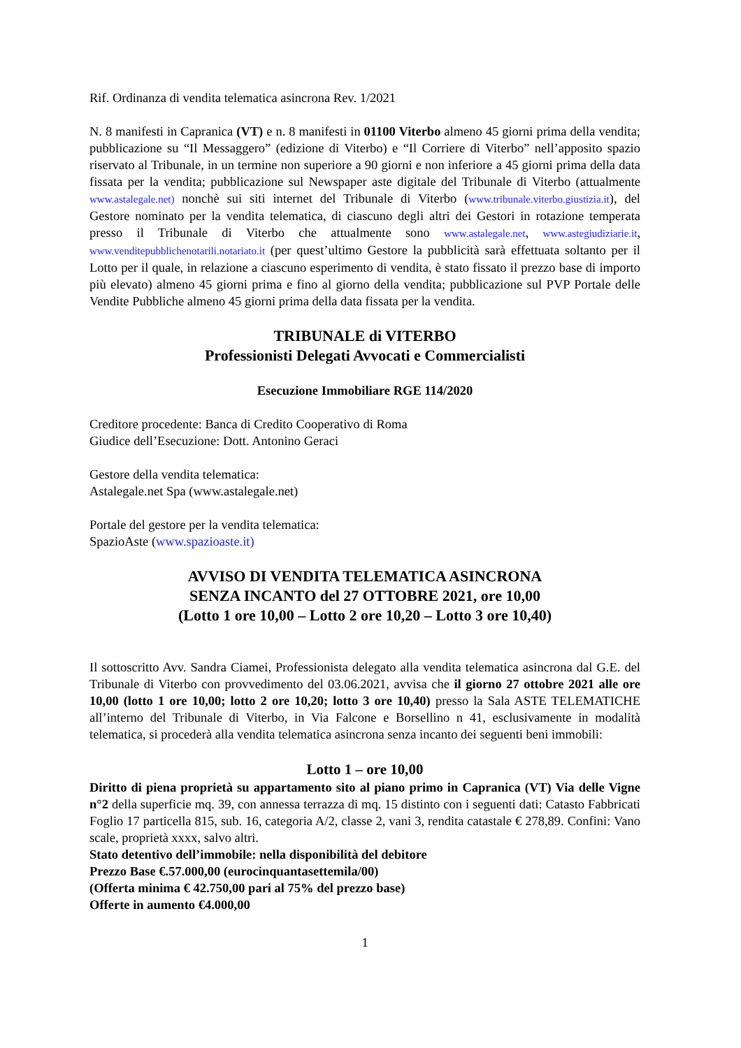Rif. Ordinanza di vendita telematica asincrona Rev. 1/2021
N. 8 manifesti in Capranica (VT) e n. 8 manifesti in 01100 Viterbo almeno 45 giorni prima della vendita; pubblicazione su “Il Messaggero” (edizione di Viterbo) e “Il Corriere di Viterbo” nell’apposito spazio riservato al Tribunale, in un termine non superiore a 90 giorni e non inferiore a 45 giorni prima della data fissata per la vendita; pubblicazione sul Newspaper aste digitale del Tribunale di Viterbo (attualmente www.astalegale.net) nonchè sui siti internet del Tribunale di Viterbo (www.tribunale.viterbo.giustizia.it), del Gestore nominato per la vendita telematica, di ciascuno degli altri dei Gestori in rotazione temperata presso il Tribunale di Viterbo che attualmente sono www.astalegale.net, www.astegiudiziarie.it, www.venditepubblichenotarili.notariato.it (per quest’ultimo Gestore la pubblicità sarà effettuata soltanto per il Lotto per il quale, in relazione a ciascuno esperimento di vendita, è stato fissato il prezzo base di importo più elevato) almeno 45 giorni prima e fino al giorno della vendita; pubblicazione sul PVP Portale delle Vendite Pubbliche almeno 45 giorni prima della data fissata per la vendita.
TRIBUNALE di VITERBO
Professionisti Delegati Avvocati e Commercialisti
Esecuzione Immobiliare RGE 114/2020
Creditore procedente: Banca di Credito Cooperativo di Roma
Giudice dell’Esecuzione: Dott. Antonino Geraci
Gestore della vendita telematica:
Astalegale.net Spa (www.astalegale.net)
Portale del gestore per la vendita telematica:
SpazioAste (www.spazioaste.it)
AVVISO DI VENDITA TELEMATICA ASINCRONA
SENZA INCANTO del 27 OTTOBRE 2021, ore 10,00
(Lotto 1 ore 10,00 – Lotto 2 ore 10,20 – Lotto 3 ore 10,40)
Il sottoscritto Avv. Sandra Ciamei, Professionista delegato alla vendita telematica asincrona dal G.E. del Tribunale di Viterbo con provvedimento del 03.06.2021, avvisa che il giorno 27 ottobre 2021 alle ore 10,00 (lotto 1 ore 10,00; lotto 2 ore 10,20; lotto 3 ore 10,40) presso la Sala ASTE TELEMATICHE all’interno del Tribunale di Viterbo, in Via Falcone e Borsellino n 41, esclusivamente in modalità telematica, si procederà alla vendita telematica asincrona senza incanto dei seguenti beni immobili:
Lotto 1 – ore 10,00
Diritto di piena proprietà su appartamento sito al piano primo in Capranica (VT) Via delle Vigne n°2 della superficie mq. 39, con annessa terrazza di mq. 15 distinto con i seguenti dati: Catasto Fabbricati Foglio 17 particella 815, sub. 16, categoria A/2, classe 2, vani 3, rendita catastale € 278,89. Confini: Vano scale, proprietà xxxx, salvo altri.
Stato detentivo dell’immobile: nella disponibilità del debitore
Prezzo Base €.57.000,00 (eurocinquantasettemila/00)
(Offerta minima € 42.750,00 pari al 75% del prezzo base)
Offerte in aumento €4.000,00
1